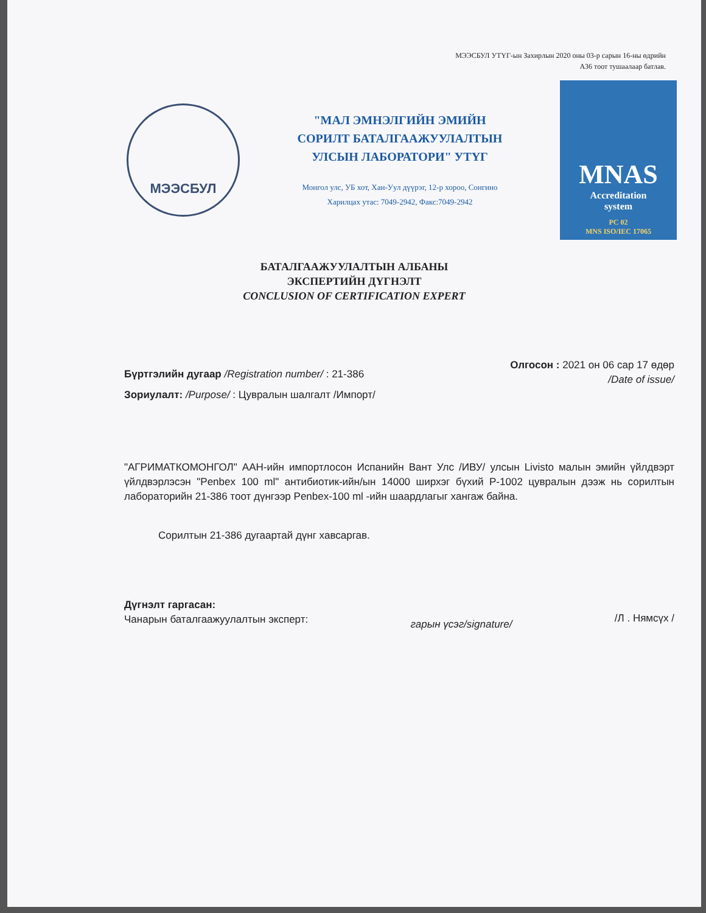МЭЭСБУЛ УТҮГ-ын Захирлын 2020 оны 03-р сарын 16-ны өдрийн
А36 тоот тушаалаар батлав.
МЭЭСБУЛ
"МАЛ ЭМНЭЛГИЙН ЭМИЙН
СОРИЛТ БАТАЛГААЖУУЛАЛТЫН
УЛСЫН ЛАБОРАТОРИ" УТҮГ
Монгол улс, УБ хот, Хан-Уул дүүрэг, 12-р хороо, Сонгино
Харилцах утас: 7049-2942, Факс:7049-2942
MNAS
Accreditation
system
PC 02
MNS ISO/IEC 17065
БАТАЛГААЖУУЛАЛТЫН АЛБАНЫ
ЭКСПЕРТИЙН ДҮГНЭЛТ
CONCLUSION OF CERTIFICATION EXPERT
Бүртгэлийн дугаар /Registration number/ : 21-386
Зориулалт: /Purpose/ : Цувралын шалгалт /Импорт/
Олгосон : 2021 он 06 сар 17 өдөр
/Date of issue/
"АГРИМАТКОМОНГОЛ" ААН-ийн импортлосон Испанийн Вант Улс /ИВУ/ улсын Livisto малын эмийн үйлдвэрт үйлдвэрлэсэн "Penbex 100 ml" антибиотик-ийн/ын 14000 ширхэг бүхий P-1002 цувралын дээж нь сорилтын лабораторийн 21-386 тоот дүнгээр Penbex-100 ml -ийн шаардлагыг хангаж байна.
Сорилтын 21-386 дугаартай дүнг хавсаргав.
Дүгнэлт гаргасан:
Чанарын баталгаажуулалтын эксперт:
гарын үсэг/signature/
/Л . Нямсүх /